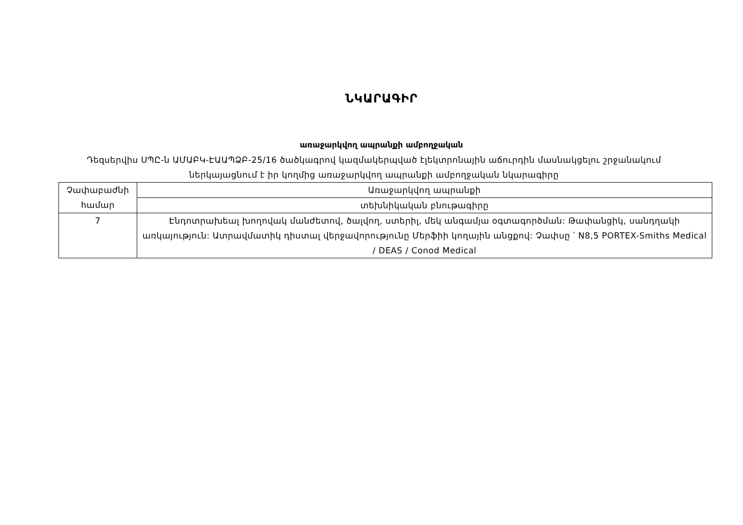ՆԿԱՐԱԳԻՐ
առաջարկվող ապրանքի ամբողջական
Դեզսերվիս ՍՊԸ-ն ԱՄԱԲԿ-ԷԱԱՊՁԲ-25/16 ծածկագրով կազմակերպված էլեկտրոնային աճուրդին մասնակցելու շրջանակում ներկայացնում է իր կողմից առաջարկվող ապրանքի ամբողջական նկարագիրը
| Չափաբաժնի համար | Առաջարկվող ապրանքի |
| --- | --- |
| | տեխնիկական բնութագիրը |
| 7 | Էնդոտրախեալ խողովակ մանժետով, ծալվող, ստերիլ, մեկ անգամյա օգտագործման: Թափանցիկ, սանդղակի առկայություն: Ատրավմատիկ դիստալ վերջավորությունը Մերֆիի կողային անցքով: Չափսը ՝ N8,5 PORTEX-Smiths Medical / DEAS / Conod Medical |